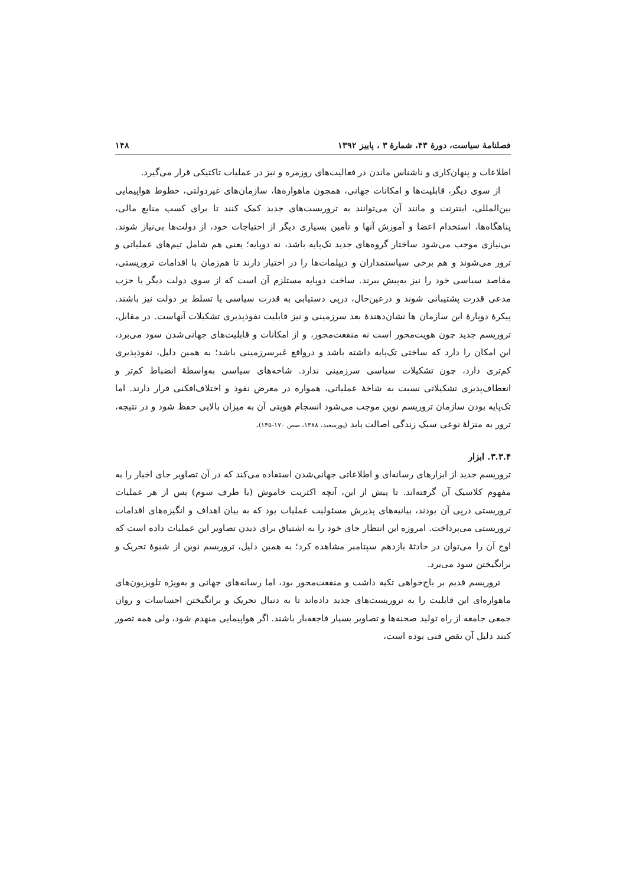فصلنامهٔ سیاست، دورهٔ ۴۳، شمارهٔ ۳ ، پاییز ۱۳۹۲ ۱۴۸
اطلاعات و پنهان‌کاری و ناشناس ماندن در فعالیت‌های روزمره و نیز در عملیات تاکتیکی قرار می‌گیرد.
از سوی دیگر، قابلیت‌ها و امکانات جهانی، همچون ماهواره‌ها، سازمان‌های غیردولتی، خطوط هواپیمایی بین‌المللی، اینترنت و مانند آن می‌توانند به تروریست‌های جدید کمک کنند تا برای کسب منابع مالی، پناهگاه‌ها، استخدام اعضا و آموزش آنها و تأمین بسیاری دیگر از احتیاجات خود، از دولت‌ها بی‌نیاز شوند. بی‌نیازی موجب می‌شود ساختار گروه‌های جدید تک‌پایه باشد، نه دوپایه؛ یعنی هم شامل تیم‌های عملیاتی و ترور می‌شوند و هم برخی سیاستمداران و دیپلمات‌ها را در اختیار دارند تا هم‌زمان با اقدامات تروریستی، مقاصد سیاسی خود را نیز به‌پیش ببرند. ساخت دوپایه مستلزم آن است که از سوی دولت دیگر یا حزب مدعی قدرت پشتیبانی شوند و درعین‌حال، درپی دستیابی به قدرت سیاسی یا تسلط بر دولت نیز باشند. پیکرهٔ دوپارهٔ این سازمان ها نشان‌دهندهٔ بعد سرزمینی و نیز قابلیت نفوذپذیری تشکیلات آنهاست. در مقابل، تروریسم جدید چون هویت‌محور است نه منفعت‌محور، و از امکانات و قابلیت‌های جهانی‌شدن سود می‌برد، این امکان را دارد که ساختی تک‌پایه داشته باشد و درواقع غیرسرزمینی باشد؛ به همین دلیل، نفوذپذیری کم‌تری دارد، چون تشکیلات سیاسی سرزمینی ندارد. شاخه‌های سیاسی به‌واسطهٔ انضباط کم‌تر و انعطاف‌پذیری تشکیلاتی نسبت به شاخهٔ عملیاتی، همواره در معرض نفوذ و اختلاف‌افکنی قرار دارند. اما تک‌پایه بودن سازمان تروریسم نوین موجب می‌شود انسجام هویتی آن به میزان بالایی حفظ شود و در نتیجه، ترور به منزلهٔ نوعی سبک زندگی اصالت یابد (پورسعید، ۱۳۸۸، صص ۱۷۰-۱۴۵).
۳.۳.۴. ابزار
تروریسم جدید از ابزارهای رسانه‌ای و اطلاعاتی جهانی‌شدن استفاده می‌کند که در آن تصاویر جای اخبار را به مفهوم کلاسیک آن گرفته‌اند. تا پیش از این، آنچه اکثریت خاموش (یا طرف سوم) پس از هر عملیات تروریستی درپی آن بودند، بیانیه‌های پذیرش مسئولیت عملیات بود که به بیان اهداف و انگیزه‌های اقدامات تروریستی می‌پرداخت. امروزه این انتظار جای خود را به اشتیاق برای دیدن تصاویر این عملیات داده است که اوج آن را می‌توان در حادثهٔ یازدهم سپتامبر مشاهده کرد؛ به همین دلیل، تروریسم نوین از شیوهٔ تحریک و برانگیختن سود می‌برد.
تروریسم قدیم بر باج‌خواهی تکیه داشت و منفعت‌محور بود، اما رسانه‌های جهانی و به‌ویژه تلویزیون‌های ماهواره‌ای این قابلیت را به تروریست‌های جدید داده‌اند تا به دنبال تحریک و برانگیختن احساسات و روان جمعی جامعه از راه تولید صحنه‌ها و تصاویر بسیار فاجعه‌بار باشند. اگر هواپیمایی منهدم شود، ولی همه تصور کنند دلیل آن نقص فنی بوده است،